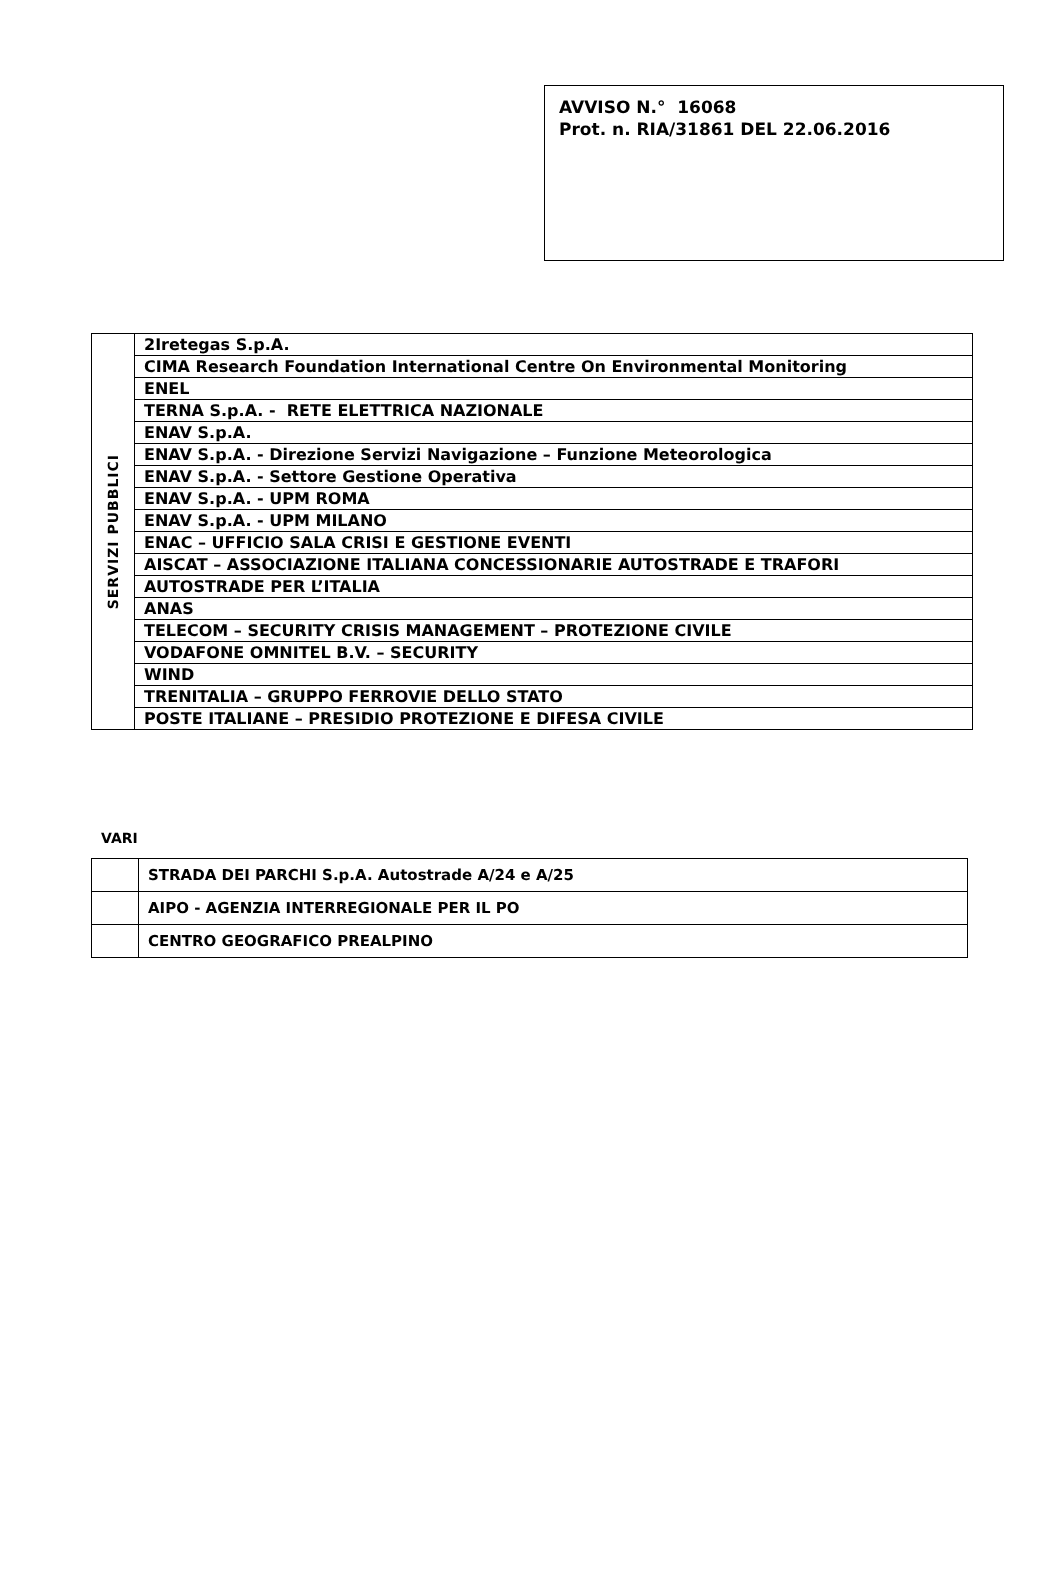AVVISO N.° 16068
Prot. n. RIA/31861 DEL 22.06.2016
| SERVIZI PUBBLICI | 2Iretegas S.p.A. |
| | CIMA Research Foundation International Centre On Environmental Monitoring |
| | ENEL |
| | TERNA S.p.A. - RETE ELETTRICA NAZIONALE |
| | ENAV S.p.A. |
| | ENAV S.p.A. - Direzione Servizi Navigazione – Funzione Meteorologica |
| | ENAV S.p.A. - Settore Gestione Operativa |
| | ENAV S.p.A. - UPM ROMA |
| | ENAV S.p.A. - UPM MILANO |
| | ENAC – UFFICIO SALA CRISI E GESTIONE EVENTI |
| | AISCAT – ASSOCIAZIONE ITALIANA CONCESSIONARIE AUTOSTRADE E TRAFORI |
| | AUTOSTRADE PER L’ITALIA |
| | ANAS |
| | TELECOM – SECURITY CRISIS MANAGEMENT – PROTEZIONE CIVILE |
| | VODAFONE OMNITEL B.V. – SECURITY |
| | WIND |
| | TRENITALIA – GRUPPO FERROVIE DELLO STATO |
| | POSTE ITALIANE – PRESIDIO PROTEZIONE E DIFESA CIVILE |
VARI
| | STRADA DEI PARCHI S.p.A. Autostrade A/24 e A/25 |
| | AIPO - AGENZIA INTERREGIONALE PER IL PO |
| | CENTRO GEOGRAFICO PREALPINO |